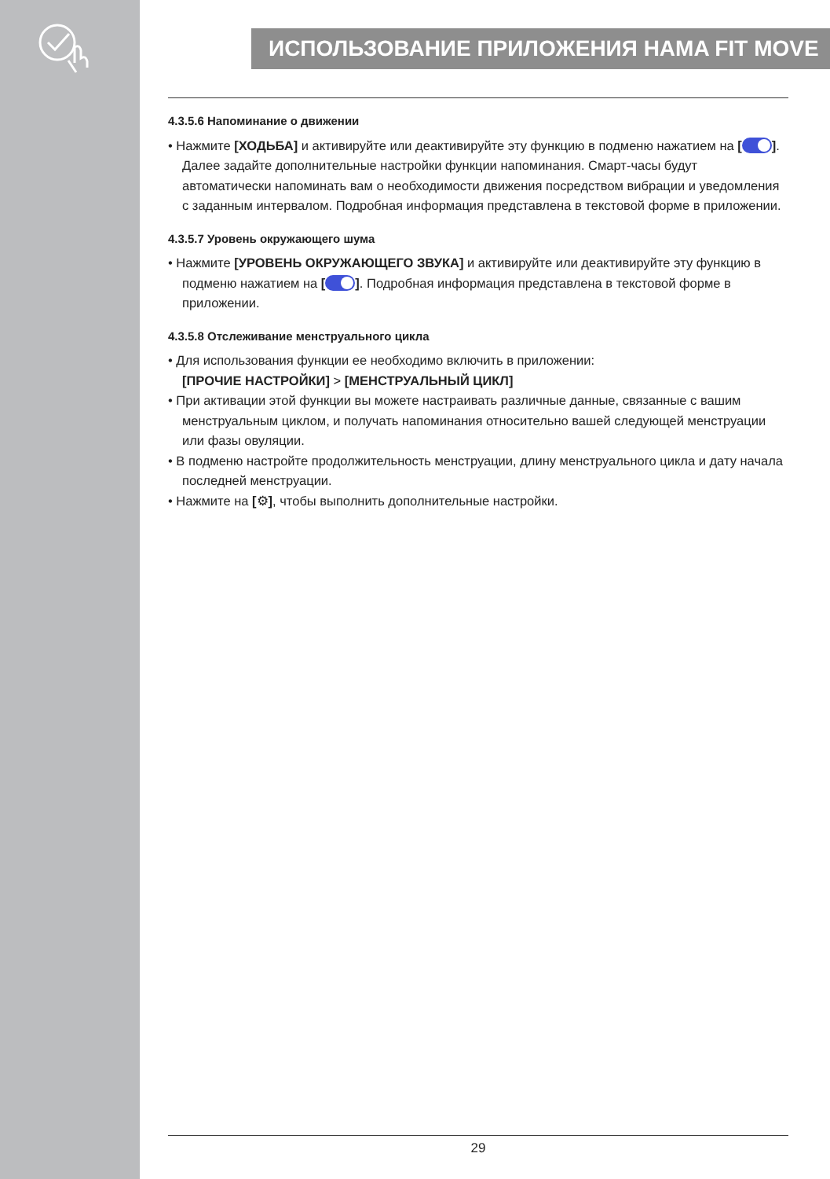ИСПОЛЬЗОВАНИЕ ПРИЛОЖЕНИЯ HAMA FIT MOVE
4.3.5.6 Напоминание о движении
• Нажмите [ХОДЬБА] и активируйте или деактивируйте эту функцию в подменю нажатием на [ ]. Далее задайте дополнительные настройки функции напоминания. Смарт-часы будут автоматически напоминать вам о необходимости движения посредством вибрации и уведомления с заданным интервалом. Подробная информация представлена в текстовой форме в приложении.
4.3.5.7 Уровень окружающего шума
• Нажмите [УРОВЕНЬ ОКРУЖАЮЩЕГО ЗВУКА] и активируйте или деактивируйте эту функцию в подменю нажатием на [ ]. Подробная информация представлена в текстовой форме в приложении.
4.3.5.8 Отслеживание менструального цикла
• Для использования функции ее необходимо включить в приложении:
[ПРОЧИЕ НАСТРОЙКИ] > [МЕНСТРУАЛЬНЫЙ ЦИКЛ]
• При активации этой функции вы можете настраивать различные данные, связанные с вашим менструальным циклом, и получать напоминания относительно вашей следующей менструации или фазы овуляции.
• В подменю настройте продолжительность менструации, длину менструального цикла и дату начала последней менструации.
• Нажмите на [⚙], чтобы выполнить дополнительные настройки.
29